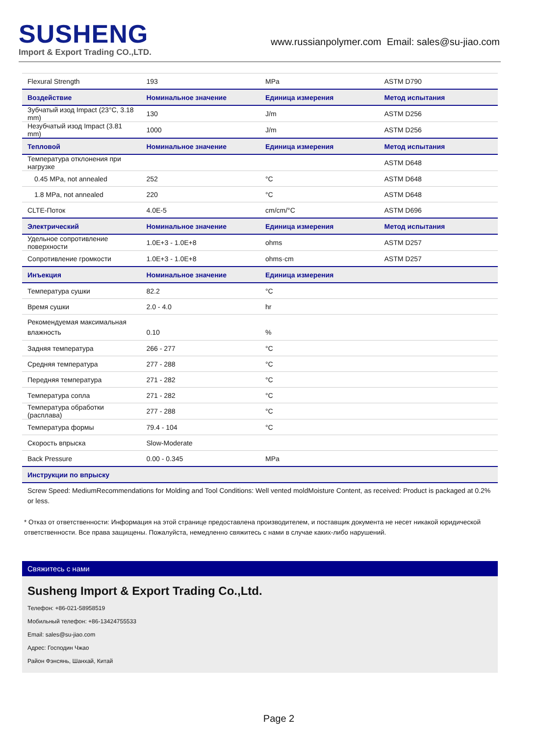SUSHENG
Import & Export Trading CO.,LTD.
www.russianpolymer.com Email: sales@su-jiao.com
| Flexural Strength | 193 | MPa | ASTM D790 |
| Воздействие | Номинальное значение | Единица измерения | Метод испытания |
| Зубчатый изод Impact (23°C, 3.18 mm) | 130 | J/m | ASTM D256 |
| Незубчатый изод Impact (3.81 mm) | 1000 | J/m | ASTM D256 |
| Тепловой | Номинальное значение | Единица измерения | Метод испытания |
| Температура отклонения при нагрузке | | | ASTM D648 |
| 0.45 MPa, not annealed | 252 | °C | ASTM D648 |
| 1.8 MPa, not annealed | 220 | °C | ASTM D648 |
| CLTE-Поток | 4.0E-5 | cm/cm/°C | ASTM D696 |
| Электрический | Номинальное значение | Единица измерения | Метод испытания |
| Удельное сопротивление поверхности | 1.0E+3 - 1.0E+8 | ohms | ASTM D257 |
| Сопротивление громкости | 1.0E+3 - 1.0E+8 | ohms·cm | ASTM D257 |
| Инъекция | Номинальное значение | Единица измерения | |
| Температура сушки | 82.2 | °C | |
| Время сушки | 2.0 - 4.0 | hr | |
| Рекомендуемая максимальная влажность | 0.10 | % | |
| Задняя температура | 266 - 277 | °C | |
| Средняя температура | 277 - 288 | °C | |
| Передняя температура | 271 - 282 | °C | |
| Температура сопла | 271 - 282 | °C | |
| Температура обработки (расплава) | 277 - 288 | °C | |
| Температура формы | 79.4 - 104 | °C | |
| Скорость впрыска | Slow-Moderate | | |
| Back Pressure | 0.00 - 0.345 | MPa | |
| Инструкции по впрыску | | | |
| Screw Speed: MediumRecommendations for Molding and Tool Conditions: Well vented moldMoisture Content, as received: Product is packaged at 0.2% or less. | | | |
* Отказ от ответственности: Информация на этой странице предоставлена производителем, и поставщик документа не несет никакой юридической ответственности. Все права защищены. Пожалуйста, немедленно свяжитесь с нами в случае каких-либо нарушений.
Свяжитесь с нами
Susheng Import & Export Trading Co.,Ltd.
Телефон: +86-021-58958519
Мобильный телефон: +86-13424755533
Email: sales@su-jiao.com
Адрес: Господин Чжао
Район Фэнсянь, Шанхай, Китай
Page 2